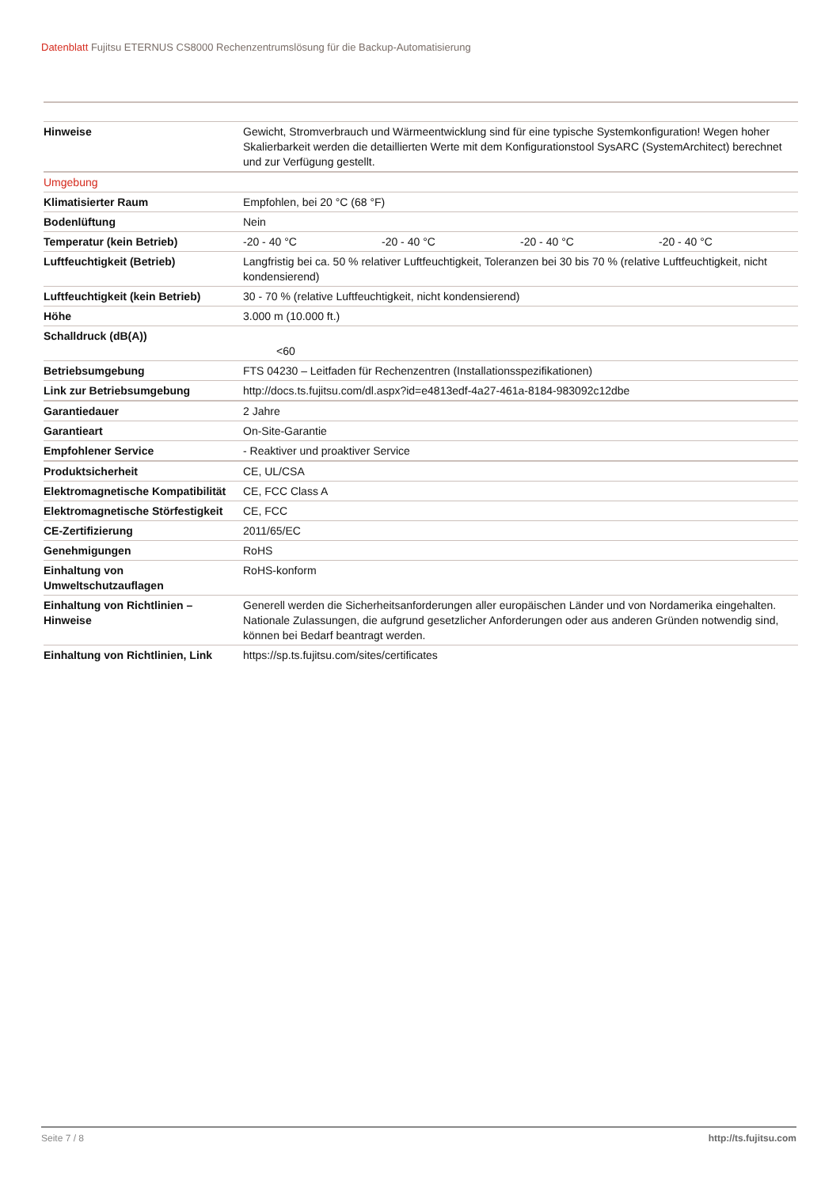Datenblatt Fujitsu ETERNUS CS8000 Rechenzentrumslösung für die Backup-Automatisierung
| Hinweise | Gewicht, Stromverbrauch und Wärmeentwicklung sind für eine typische Systemkonfiguration! Wegen hoher Skalierbarkeit werden die detaillierten Werte mit dem Konfigurationstool SysARC (SystemArchitect) berechnet und zur Verfügung gestellt. |
| Umgebung | |
| Klimatisierter Raum | Empfohlen, bei 20 °C (68 °F) |
| Bodenlüftung | Nein |
| Temperatur (kein Betrieb) | -20 - 40 °C -20 - 40 °C -20 - 40 °C -20 - 40 °C |
| Luftfeuchtigkeit (Betrieb) | Langfristig bei ca. 50 % relativer Luftfeuchtigkeit, Toleranzen bei 30 bis 70 % (relative Luftfeuchtigkeit, nicht kondensierend) |
| Luftfeuchtigkeit (kein Betrieb) | 30 - 70 % (relative Luftfeuchtigkeit, nicht kondensierend) |
| Höhe | 3.000 m (10.000 ft.) |
| Schalldruck (dB(A)) | <60 |
| Betriebsumgebung | FTS 04230 – Leitfaden für Rechenzentren (Installationsspezifikationen) |
| Link zur Betriebsumgebung | http://docs.ts.fujitsu.com/dl.aspx?id=e4813edf-4a27-461a-8184-983092c12dbe |
| Garantiedauer | 2 Jahre |
| Garantieart | On-Site-Garantie |
| Empfohlener Service | - Reaktiver und proaktiver Service |
| Produktsicherheit | CE, UL/CSA |
| Elektromagnetische Kompatibilität | CE, FCC Class A |
| Elektromagnetische Störfestigkeit | CE, FCC |
| CE-Zertifizierung | 2011/65/EC |
| Genehmigungen | RoHS |
| Einhaltung von Umweltschutzauflagen | RoHS-konform |
| Einhaltung von Richtlinien – Hinweise | Generell werden die Sicherheitsanforderungen aller europäischen Länder und von Nordamerika eingehalten. Nationale Zulassungen, die aufgrund gesetzlicher Anforderungen oder aus anderen Gründen notwendig sind, können bei Bedarf beantragt werden. |
| Einhaltung von Richtlinien, Link | https://sp.ts.fujitsu.com/sites/certificates |
Seite 7 / 8 http://ts.fujitsu.com